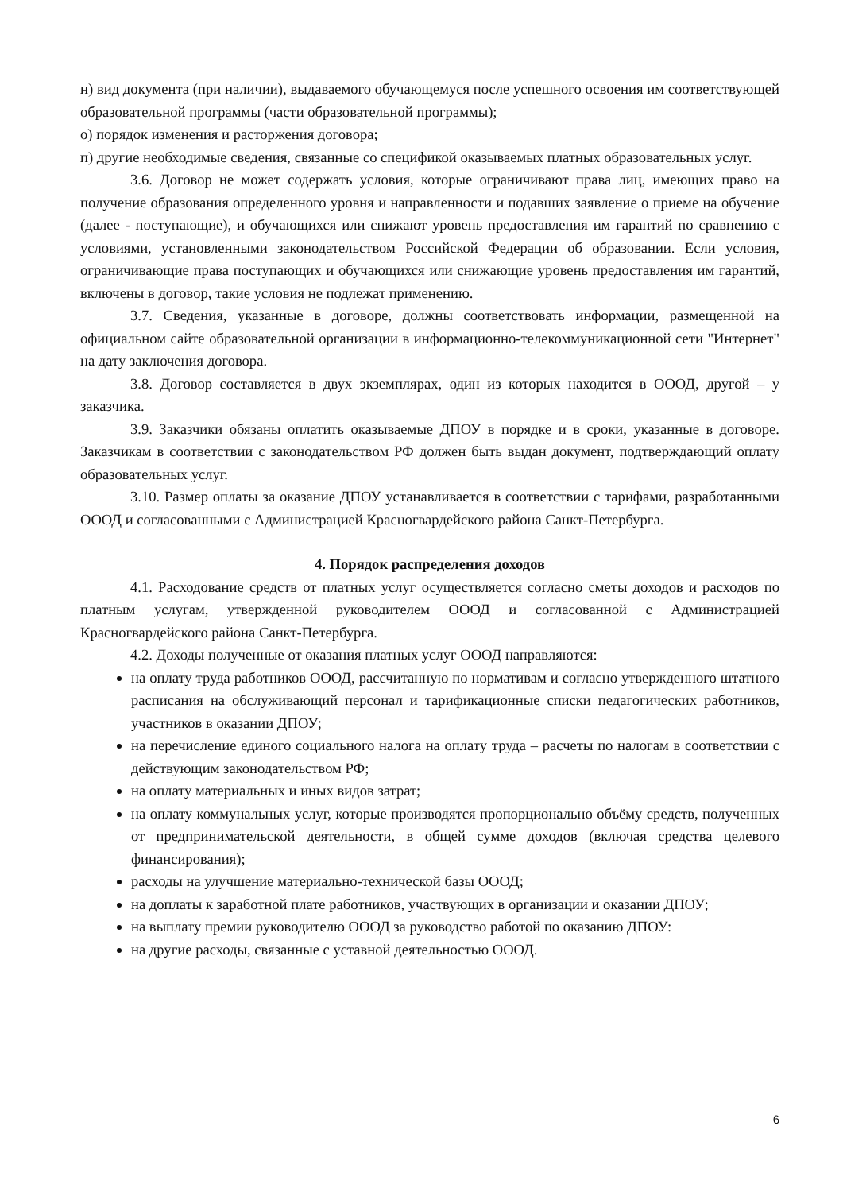н) вид документа (при наличии), выдаваемого обучающемуся после успешного освоения им соответствующей образовательной программы (части образовательной программы);
о) порядок изменения и расторжения договора;
п) другие необходимые сведения, связанные со спецификой оказываемых платных образовательных услуг.
3.6. Договор не может содержать условия, которые ограничивают права лиц, имеющих право на получение образования определенного уровня и направленности и подавших заявление о приеме на обучение (далее - поступающие), и обучающихся или снижают уровень предоставления им гарантий по сравнению с условиями, установленными законодательством Российской Федерации об образовании. Если условия, ограничивающие права поступающих и обучающихся или снижающие уровень предоставления им гарантий, включены в договор, такие условия не подлежат применению.
3.7. Сведения, указанные в договоре, должны соответствовать информации, размещенной на официальном сайте образовательной организации в информационно-телекоммуникационной сети "Интернет" на дату заключения договора.
3.8. Договор составляется в двух экземплярах, один из которых находится в ОООД, другой – у заказчика.
3.9. Заказчики обязаны оплатить оказываемые ДПОУ в порядке и в сроки, указанные в договоре. Заказчикам в соответствии с законодательством РФ должен быть выдан документ, подтверждающий оплату образовательных услуг.
3.10. Размер оплаты за оказание ДПОУ устанавливается в соответствии с тарифами, разработанными ОООД и согласованными с Администрацией Красногвардейского района Санкт-Петербурга.
4. Порядок распределения доходов
4.1. Расходование средств от платных услуг осуществляется согласно сметы доходов и расходов по платным услугам, утвержденной руководителем ОООД и согласованной с Администрацией Красногвардейского района Санкт-Петербурга.
4.2. Доходы полученные от оказания платных услуг ОООД направляются:
на оплату труда работников ОООД, рассчитанную по нормативам и согласно утвержденного штатного расписания на обслуживающий персонал и тарификационные списки педагогических работников, участников в оказании ДПОУ;
на перечисление единого социального налога на оплату труда – расчеты по налогам в соответствии с действующим законодательством РФ;
на оплату материальных и иных видов затрат;
на оплату коммунальных услуг, которые производятся пропорционально объёму средств, полученных от предпринимательской деятельности, в общей сумме доходов (включая средства целевого финансирования);
расходы на улучшение материально-технической базы ОООД;
на доплаты к заработной плате работников, участвующих в организации и оказании ДПОУ;
на выплату премии руководителю ОООД за руководство работой по оказанию ДПОУ:
на другие расходы, связанные с уставной деятельностью ОООД.
6